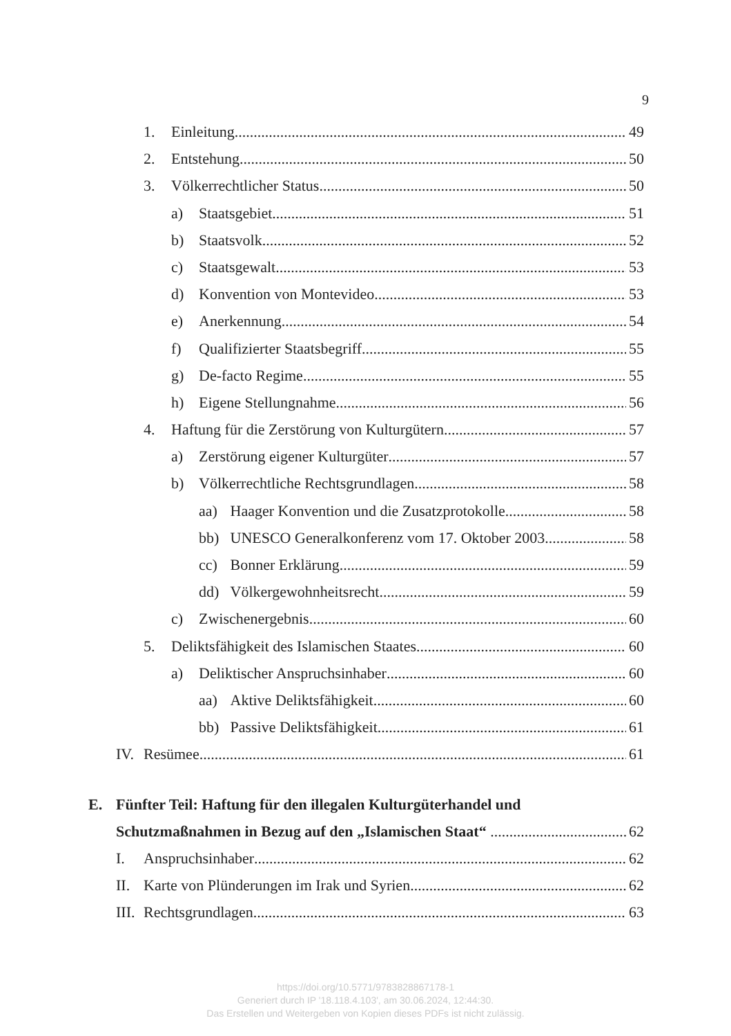9
1. Einleitung 49
2. Entstehung 50
3. Völkerrechtlicher Status 50
a) Staatsgebiet 51
b) Staatsvolk 52
c) Staatsgewalt 53
d) Konvention von Montevideo 53
e) Anerkennung 54
f) Qualifizierter Staatsbegriff 55
g) De-facto Regime 55
h) Eigene Stellungnahme 56
4. Haftung für die Zerstörung von Kulturgütern 57
a) Zerstörung eigener Kulturgüter 57
b) Völkerrechtliche Rechtsgrundlagen 58
aa) Haager Konvention und die Zusatzprotokolle 58
bb) UNESCO Generalkonferenz vom 17. Oktober 2003 58
cc) Bonner Erklärung 59
dd) Völkergewohnheitsrecht 59
c) Zwischenergebnis 60
5. Deliktsfähigkeit des Islamischen Staates 60
a) Deliktischer Anspruchsinhaber 60
aa) Aktive Deliktsfähigkeit 60
bb) Passive Deliktsfähigkeit 61
IV. Resümee 61
E. Fünfter Teil: Haftung für den illegalen Kulturgüterhandel und
Schutzmaßnahmen in Bezug auf den „Islamischen Staat“ 62
I. Anspruchsinhaber 62
II. Karte von Plünderungen im Irak und Syrien 62
III. Rechtsgrundlagen 63
https://doi.org/10.5771/9783828867178-1
Generiert durch IP '18.118.4.103', am 30.06.2024, 12:44:30.
Das Erstellen und Weitergeben von Kopien dieses PDFs ist nicht zulässig.